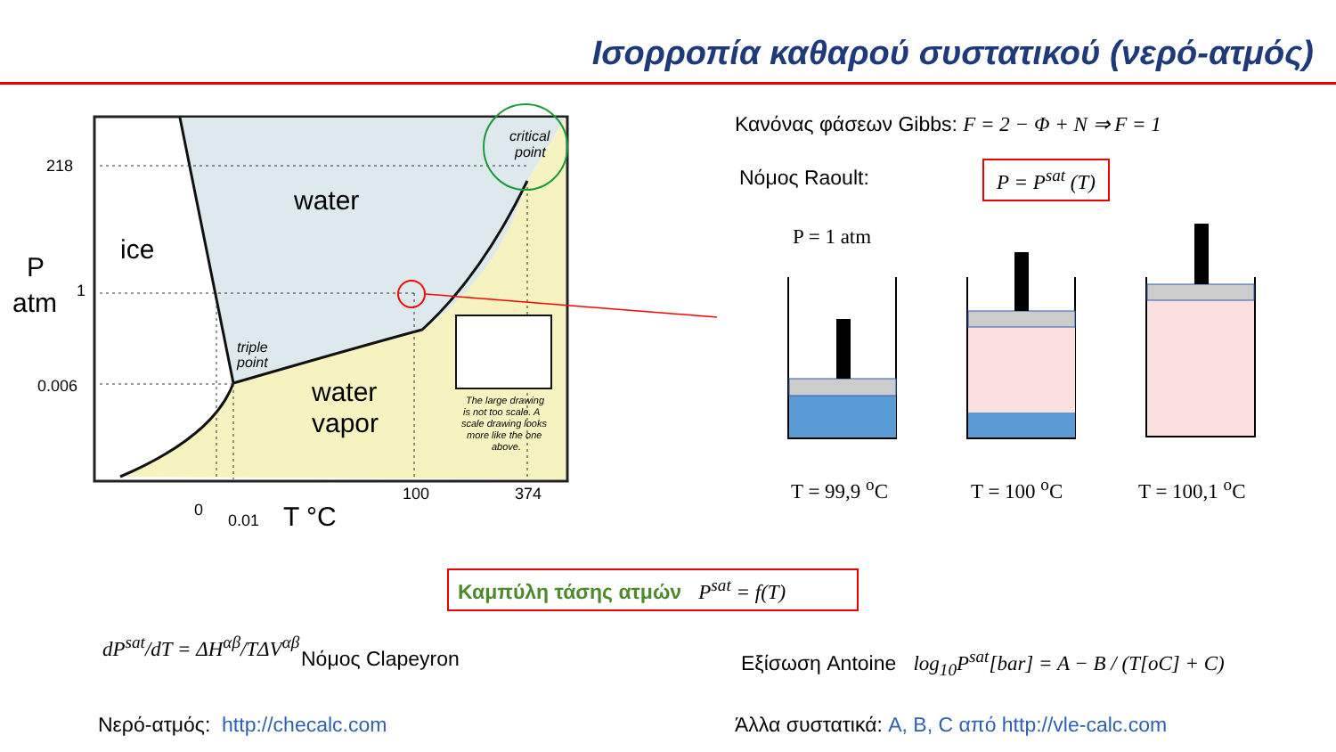Ισορροπία καθαρού συστατικού (νερό-ατμός)
water
ice
water
vapor
critical
point
triple
point
The large drawing
is not too scale. A
scale drawing looks
more like the one
above.
218
1
0.006
P
atm
100
374
0
0.01
T °C
Κανόνας φάσεων Gibbs: F = 2 − Φ + N ⇒ F = 1
Νόμος Raoult: P = P<sup>sat</sup> (T)
P = 1 atm
T = 99,9 <sup>o</sup>C T = 100 <sup>o</sup>C T = 100,1 <sup>o</sup>C
Καμπύλη τάσης ατμών P<sup>sat</sup> = f(T)
dP<sup>sat</sup>/dT = ΔH<sup>αβ</sup>/TΔV<sup>αβ</sup>
Νόμος Clapeyron
Εξίσωση Antoine log<sub>10</sub>P<sup>sat</sup>[bar] = A − B / (T[oC] + C)
Νερό-ατμός: http://checalc.com
Άλλα συστατικά: A, B, C από http://vle-calc.com